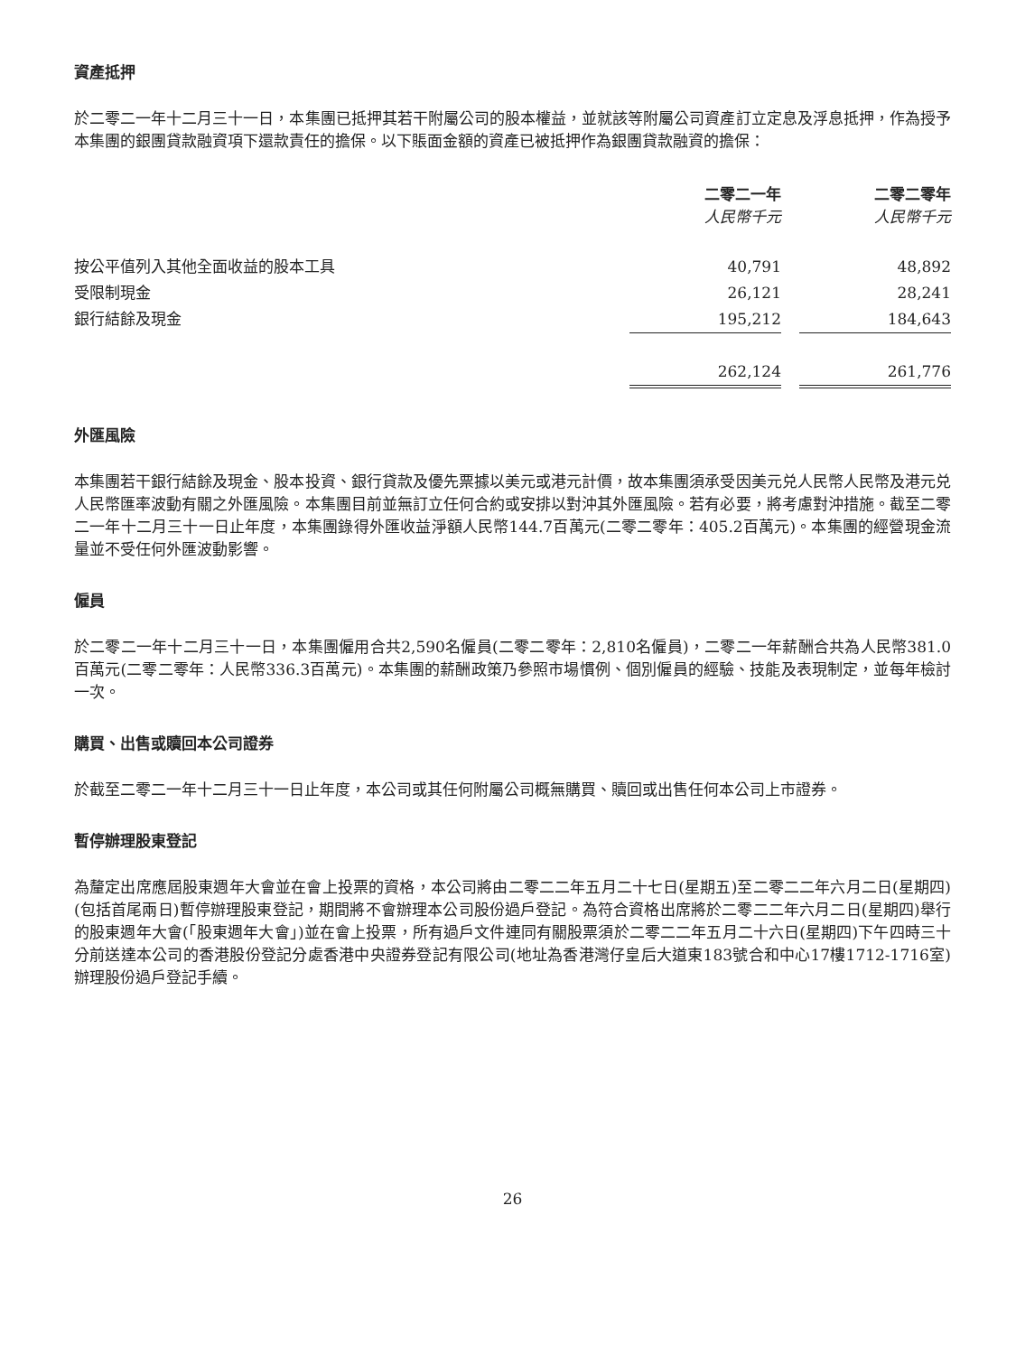資產抵押
於二零二一年十二月三十一日，本集團已抵押其若干附屬公司的股本權益，並就該等附屬公司資產訂立定息及浮息抵押，作為授予本集團的銀團貸款融資項下還款責任的擔保。以下賬面金額的資產已被抵押作為銀團貸款融資的擔保：
| | 二零二一年 人民幣千元 | | 二零二零年 人民幣千元 |
| --- | --- | --- | --- |
| 按公平值列入其他全面收益的股本工具 | 40,791 | | 48,892 |
| 受限制現金 | 26,121 | | 28,241 |
| 銀行結餘及現金 | 195,212 | | 184,643 |
| | 262,124 | | 261,776 |
外匯風險
本集團若干銀行結餘及現金、股本投資、銀行貸款及優先票據以美元或港元計價，故本集團須承受因美元兑人民幣人民幣及港元兑人民幣匯率波動有關之外匯風險。本集團目前並無訂立任何合約或安排以對沖其外匯風險。若有必要，將考慮對沖措施。截至二零二一年十二月三十一日止年度，本集團錄得外匯收益淨額人民幣144.7百萬元(二零二零年：405.2百萬元)。本集團的經營現金流量並不受任何外匯波動影響。
僱員
於二零二一年十二月三十一日，本集團僱用合共2,590名僱員(二零二零年：2,810名僱員)，二零二一年薪酬合共為人民幣381.0百萬元(二零二零年：人民幣336.3百萬元)。本集團的薪酬政策乃參照市場慣例、個別僱員的經驗、技能及表現制定，並每年檢討一次。
購買、出售或贖回本公司證券
於截至二零二一年十二月三十一日止年度，本公司或其任何附屬公司概無購買、贖回或出售任何本公司上市證券。
暫停辦理股東登記
為釐定出席應屆股東週年大會並在會上投票的資格，本公司將由二零二二年五月二十七日(星期五)至二零二二年六月二日(星期四)(包括首尾兩日)暫停辦理股東登記，期間將不會辦理本公司股份過戶登記。為符合資格出席將於二零二二年六月二日(星期四)舉行的股東週年大會(「股東週年大會」)並在會上投票，所有過戶文件連同有關股票須於二零二二年五月二十六日(星期四)下午四時三十分前送達本公司的香港股份登記分處香港中央證券登記有限公司(地址為香港灣仔皇后大道東183號合和中心17樓1712-1716室)辦理股份過戶登記手續。
26